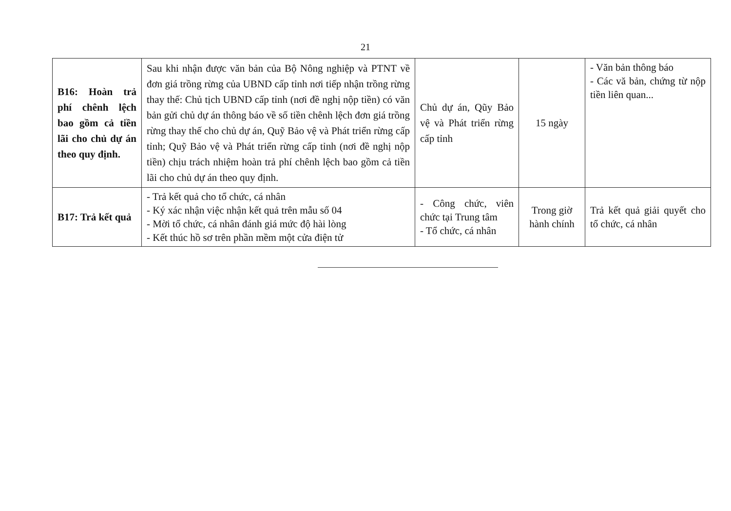21
| B16: Hoàn trả phí chênh lệch bao gồm cả tiền lãi cho chủ dự án theo quy định. | Sau khi nhận được văn bản của Bộ Nông nghiệp và PTNT về đơn giá trồng rừng của UBND cấp tỉnh nơi tiếp nhận trồng rừng thay thế: Chủ tịch UBND cấp tỉnh (nơi đề nghị nộp tiền) có văn bản gửi chủ dự án thông báo về số tiền chênh lệch đơn giá trồng rừng thay thế cho chủ dự án, Quỹ Bảo vệ và Phát triển rừng cấp tỉnh; Quỹ Bảo vệ và Phát triển rừng cấp tỉnh (nơi đề nghị nộp tiền) chịu trách nhiệm hoàn trả phí chênh lệch bao gồm cả tiền lãi cho chủ dự án theo quy định. | Chủ dự án, Qũy Bảo vệ và Phát triển rừng cấp tỉnh | 15 ngày | - Văn bản thông báo - Các vă bản, chứng từ nộp tiền liên quan... |
| B17: Trả kết quả | - Trả kết quả cho tổ chức, cá nhân - Ký xác nhận việc nhận kết quả trên mẫu số 04 - Mời tổ chức, cá nhân đánh giá mức độ hài lòng - Kết thúc hồ sơ trên phần mềm một cửa điện tử | - Công chức, viên chức tại Trung tâm - Tổ chức, cá nhân | Trong giờ hành chính | Trả kết quả giải quyết cho tổ chức, cá nhân |